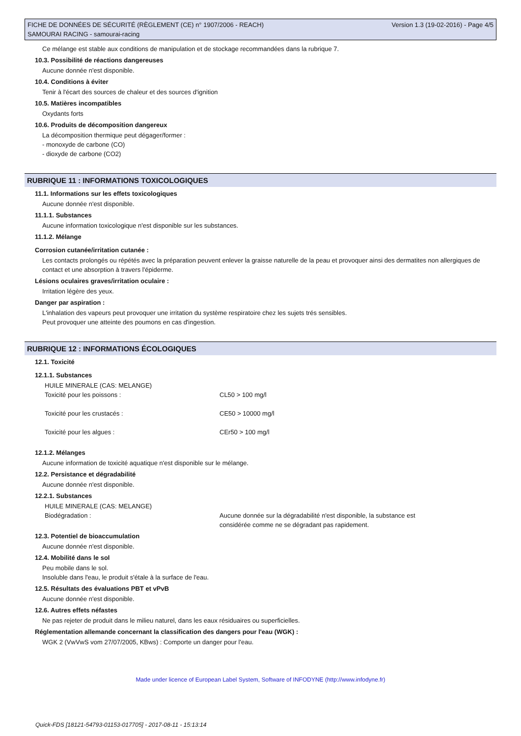FICHE DE DONNÉES DE SÉCURITÉ (RÈGLEMENT (CE) n° 1907/2006 - REACH)
SAMOURAI RACING - samourai-racing
Version 1.3 (19-02-2016) - Page 4/5
Ce mélange est stable aux conditions de manipulation et de stockage recommandées dans la rubrique 7.
10.3. Possibilité de réactions dangereuses
Aucune donnée n'est disponible.
10.4. Conditions à éviter
Tenir à l'écart des sources de chaleur et des sources d'ignition
10.5. Matières incompatibles
Oxydants forts
10.6. Produits de décomposition dangereux
La décomposition thermique peut dégager/former :
- monoxyde de carbone (CO)
- dioxyde de carbone (CO2)
RUBRIQUE 11 : INFORMATIONS TOXICOLOGIQUES
11.1. Informations sur les effets toxicologiques
Aucune donnée n'est disponible.
11.1.1. Substances
Aucune information toxicologique n'est disponible sur les substances.
11.1.2. Mélange
Corrosion cutanée/irritation cutanée :
Les contacts prolongés ou répétés avec la préparation peuvent enlever la graisse naturelle de la peau et provoquer ainsi des dermatites non allergiques de contact et une absorption à travers l'épiderme.
Lésions oculaires graves/irritation oculaire :
Irritation légère des yeux.
Danger par aspiration :
L'inhalation des vapeurs peut provoquer une irritation du système respiratoire chez les sujets trés sensibles.
Peut provoquer une atteinte des poumons en cas d'ingestion.
RUBRIQUE 12 : INFORMATIONS ÉCOLOGIQUES
12.1. Toxicité
12.1.1. Substances
| HUILE MINERALE (CAS: MELANGE) | |
| Toxicité pour les poissons : | CL50 > 100 mg/l |
| Toxicité pour les crustacés : | CE50 > 10000 mg/l |
| Toxicité pour les algues : | CEr50 > 100 mg/l |
12.1.2. Mélanges
Aucune information de toxicité aquatique n'est disponible sur le mélange.
12.2. Persistance et dégradabilité
Aucune donnée n'est disponible.
12.2.1. Substances
| HUILE MINERALE (CAS: MELANGE) | |
| Biodégradation : | Aucune donnée sur la dégradabilité n'est disponible, la substance est considérée comme ne se dégradant pas rapidement. |
12.3. Potentiel de bioaccumulation
Aucune donnée n'est disponible.
12.4. Mobilité dans le sol
Peu mobile dans le sol.
Insoluble dans l'eau, le produit s'étale à la surface de l'eau.
12.5. Résultats des évaluations PBT et vPvB
Aucune donnée n'est disponible.
12.6. Autres effets néfastes
Ne pas rejeter de produit dans le milieu naturel, dans les eaux résiduaires ou superficielles.
Réglementation allemande concernant la classification des dangers pour l'eau (WGK) :
WGK 2 (VwVwS vom 27/07/2005, KBws) : Comporte un danger pour l'eau.
Made under licence of European Label System, Software of INFODYNE (http://www.infodyne.fr)
Quick-FDS [18121-54793-01153-017705] - 2017-08-11 - 15:13:14